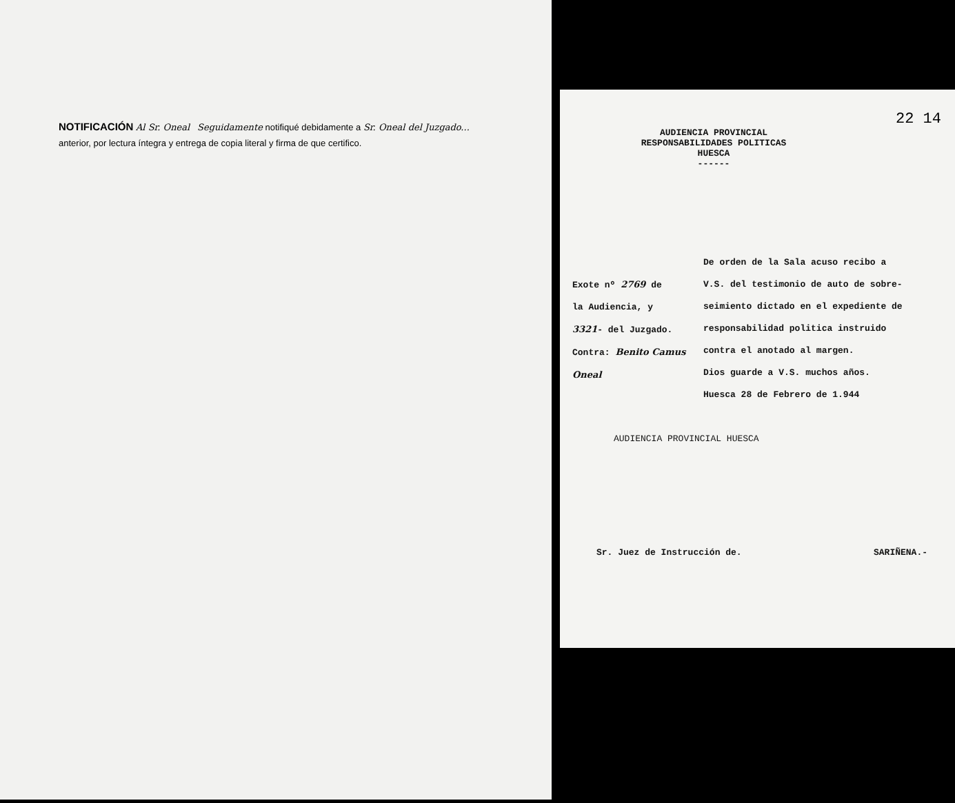NOTIFICACIÓN Al Sr. Oneal Seguidamente notifiqué debidamente a Sr. Oneal del Juzgado...
anterior, por lectura íntegra y entrega de copia literal y firma de que certifico.
22 14
AUDIENCIA PROVINCIAL
RESPONSABILIDADES POLITICAS
HUESCA
------
Exote nº 2769 de
la Audiencia, y
3321- del Juzgado.
Contra: Benito Camus Oneal
De orden de la Sala acuso recibo a
V.S. del testimonio de auto de sobre-
seimiento dictado en el expediente de
responsabilidad politica instruido
contra el anotado al margen.
Dios guarde a V.S. muchos años.
Huesca 28 de Febrero de 1.944
AUDIENCIA PROVINCIAL HUESCA
Sr. Juez de Instrucción de. SARIÑENA.-